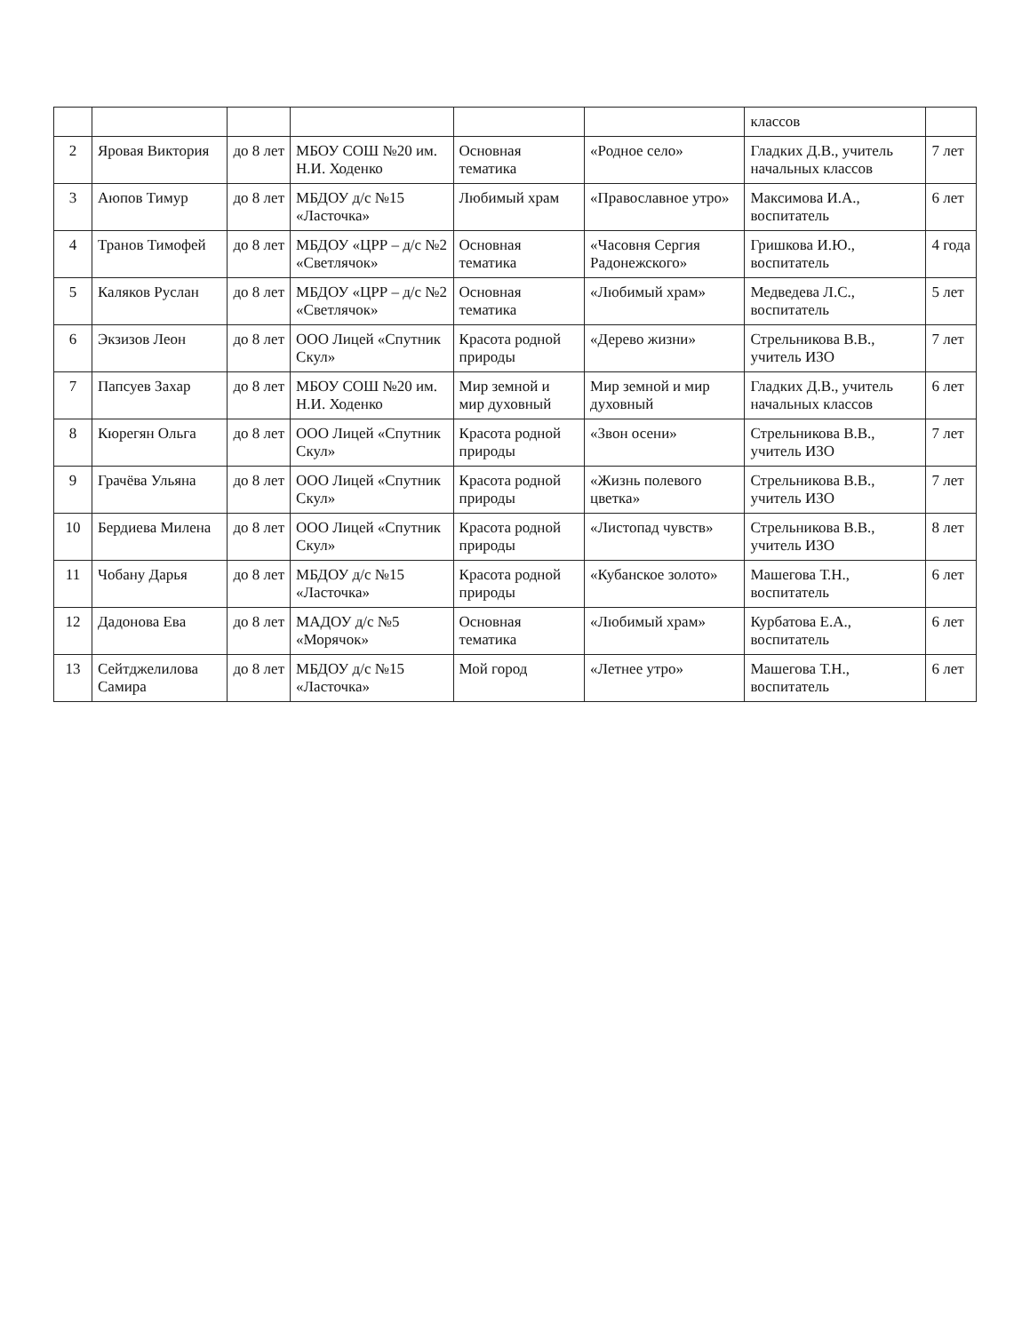| | | | | | | классов | |
| 2 | Яровая Виктория | до 8 лет | МБОУ СОШ №20 им. Н.И. Ходенко | Основная тематика | «Родное село» | Гладких Д.В., учитель начальных классов | 7 лет |
| 3 | Аюпов Тимур | до 8 лет | МБДОУ д/с №15 «Ласточка» | Любимый храм | «Православное утро» | Максимова И.А., воспитатель | 6 лет |
| 4 | Транов Тимофей | до 8 лет | МБДОУ «ЦРР – д/с №2 «Светлячок» | Основная тематика | «Часовня Сергия Радонежского» | Гришкова И.Ю., воспитатель | 4 года |
| 5 | Каляков Руслан | до 8 лет | МБДОУ «ЦРР – д/с №2 «Светлячок» | Основная тематика | «Любимый храм» | Медведева Л.С., воспитатель | 5 лет |
| 6 | Экзизов Леон | до 8 лет | ООО Лицей «Спутник Скул» | Красота родной природы | «Дерево жизни» | Стрельникова В.В., учитель ИЗО | 7 лет |
| 7 | Папсуев Захар | до 8 лет | МБОУ СОШ №20 им. Н.И. Ходенко | Мир земной и мир духовный | Мир земной и мир духовный | Гладких Д.В., учитель начальных классов | 6 лет |
| 8 | Кюрегян Ольга | до 8 лет | ООО Лицей «Спутник Скул» | Красота родной природы | «Звон осени» | Стрельникова В.В., учитель ИЗО | 7 лет |
| 9 | Грачёва Ульяна | до 8 лет | ООО Лицей «Спутник Скул» | Красота родной природы | «Жизнь полевого цветка» | Стрельникова В.В., учитель ИЗО | 7 лет |
| 10 | Бердиева Милена | до 8 лет | ООО Лицей «Спутник Скул» | Красота родной природы | «Листопад чувств» | Стрельникова В.В., учитель ИЗО | 8 лет |
| 11 | Чобану Дарья | до 8 лет | МБДОУ д/с №15 «Ласточка» | Красота родной природы | «Кубанское золото» | Машегова Т.Н., воспитатель | 6 лет |
| 12 | Дадонова Ева | до 8 лет | МАДОУ д/с №5 «Морячок» | Основная тематика | «Любимый храм» | Курбатова Е.А., воспитатель | 6 лет |
| 13 | Сейтджелилова Самира | до 8 лет | МБДОУ д/с №15 «Ласточка» | Мой город | «Летнее утро» | Машегова Т.Н., воспитатель | 6 лет |